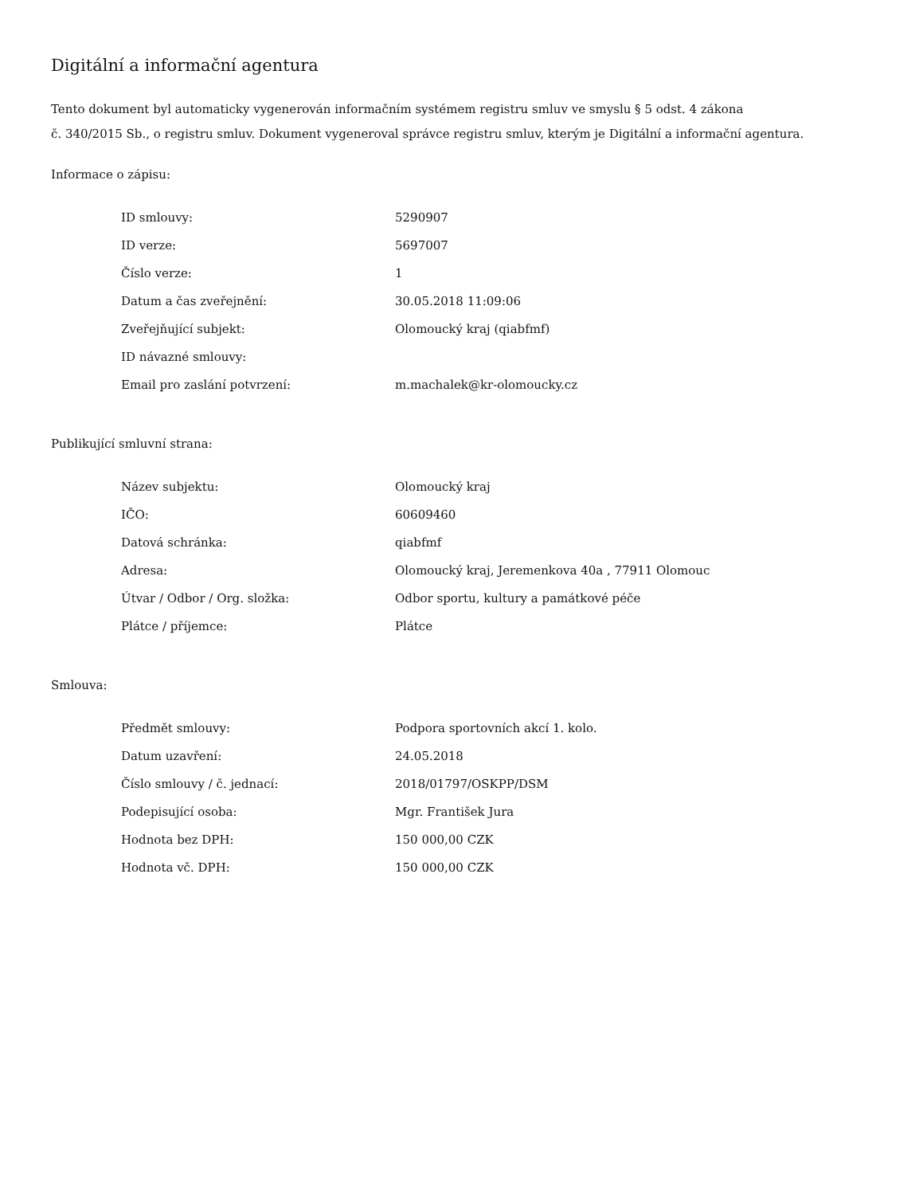Digitální a informační agentura
Tento dokument byl automaticky vygenerován informačním systémem registru smluv ve smyslu § 5 odst. 4 zákona
č. 340/2015 Sb., o registru smluv. Dokument vygeneroval správce registru smluv, kterým je Digitální a informační agentura.
Informace o zápisu:
| ID smlouvy: | 5290907 |
| ID verze: | 5697007 |
| Číslo verze: | 1 |
| Datum a čas zveřejnění: | 30.05.2018 11:09:06 |
| Zveřejňující subjekt: | Olomoucký kraj (qiabfmf) |
| ID návazné smlouvy: | |
| Email pro zaslání potvrzení: | m.machalek@kr-olomoucky.cz |
Publikující smluvní strana:
| Název subjektu: | Olomoucký kraj |
| IČO: | 60609460 |
| Datová schránka: | qiabfmf |
| Adresa: | Olomoucký kraj, Jeremenkova 40a , 77911 Olomouc |
| Útvar / Odbor / Org. složka: | Odbor sportu, kultury a památkové péče |
| Plátce / příjemce: | Plátce |
Smlouva:
| Předmět smlouvy: | Podpora sportovních akcí 1. kolo. |
| Datum uzavření: | 24.05.2018 |
| Číslo smlouvy / č. jednací: | 2018/01797/OSKPP/DSM |
| Podepisující osoba: | Mgr. František Jura |
| Hodnota bez DPH: | 150 000,00 CZK |
| Hodnota vč. DPH: | 150 000,00 CZK |